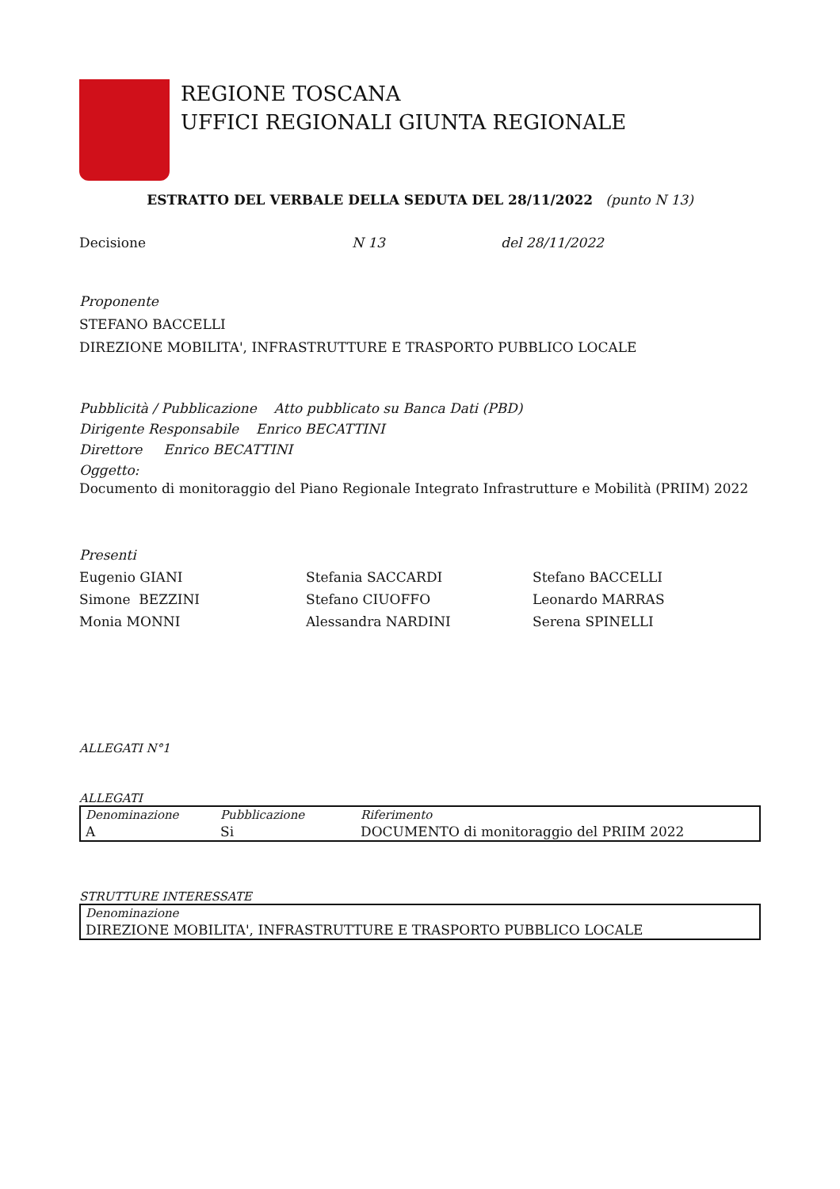REGIONE TOSCANA
UFFICI REGIONALI GIUNTA REGIONALE
ESTRATTO DEL VERBALE DELLA SEDUTA DEL 28/11/2022 (punto N 13)
Decisione N 13 del 28/11/2022
Proponente
STEFANO BACCELLI
DIREZIONE MOBILITA', INFRASTRUTTURE E TRASPORTO PUBBLICO LOCALE
Pubblicità / Pubblicazione Atto pubblicato su Banca Dati (PBD)
Dirigente Responsabile Enrico BECATTINI
Direttore Enrico BECATTINI
Oggetto:
Documento di monitoraggio del Piano Regionale Integrato Infrastrutture e Mobilità (PRIIM) 2022
Presenti
Eugenio GIANI Stefania SACCARDI Stefano BACCELLI Simone BEZZINI Stefano CIUOFFO Leonardo MARRAS Monia MONNI Alessandra NARDINI Serena SPINELLI
ALLEGATI N°1
ALLEGATI
| Denominazione | Pubblicazione | Riferimento |
| A | Si | DOCUMENTO di monitoraggio del PRIIM 2022 |
STRUTTURE INTERESSATE
| Denominazione |
| DIREZIONE MOBILITA', INFRASTRUTTURE E TRASPORTO PUBBLICO LOCALE |